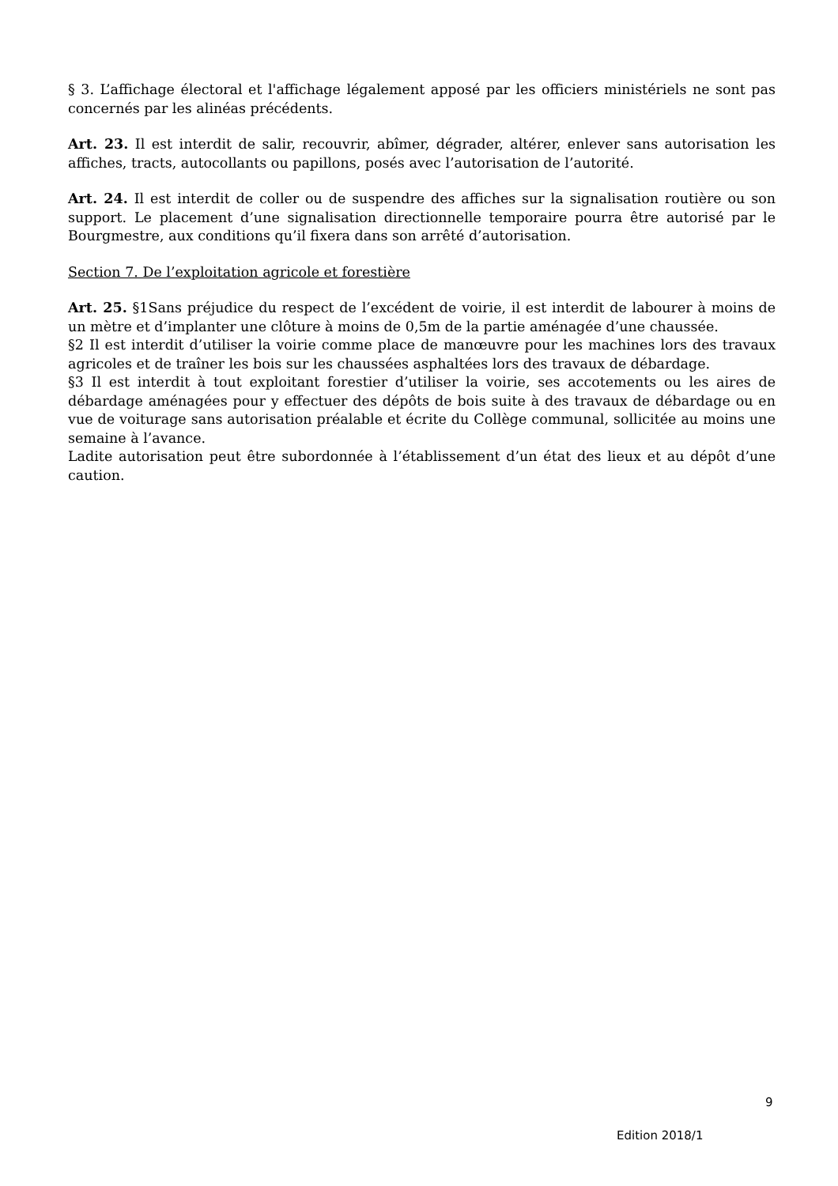§ 3. L’affichage électoral et l'affichage légalement apposé par les officiers ministériels ne sont pas concernés par les alinéas précédents.
Art. 23. Il est interdit de salir, recouvrir, abîmer, dégrader, altérer, enlever sans autorisation les affiches, tracts, autocollants ou papillons, posés avec l’autorisation de l’autorité.
Art. 24. Il est interdit de coller ou de suspendre des affiches sur la signalisation routière ou son support. Le placement d’une signalisation directionnelle temporaire pourra être autorisé par le Bourgmestre, aux conditions qu’il fixera dans son arrêté d’autorisation.
Section 7. De l’exploitation agricole et forestière
Art. 25. §1Sans préjudice du respect de l’excédent de voirie, il est interdit de labourer à moins de un mètre et d’implanter une clôture à moins de 0,5m de la partie aménagée d’une chaussée.
§2 Il est interdit d’utiliser la voirie comme place de manœuvre pour les machines lors des travaux agricoles et de traîner les bois sur les chaussées asphaltées lors des travaux de débardage.
§3 Il est interdit à tout exploitant forestier d’utiliser la voirie, ses accotements ou les aires de débardage aménagées pour y effectuer des dépôts de bois suite à des travaux de débardage ou en vue de voiturage sans autorisation préalable et écrite du Collège communal, sollicitée au moins une semaine à l’avance.
Ladite autorisation peut être subordonnée à l’établissement d’un état des lieux et au dépôt d’une caution.
9
Edition 2018/1